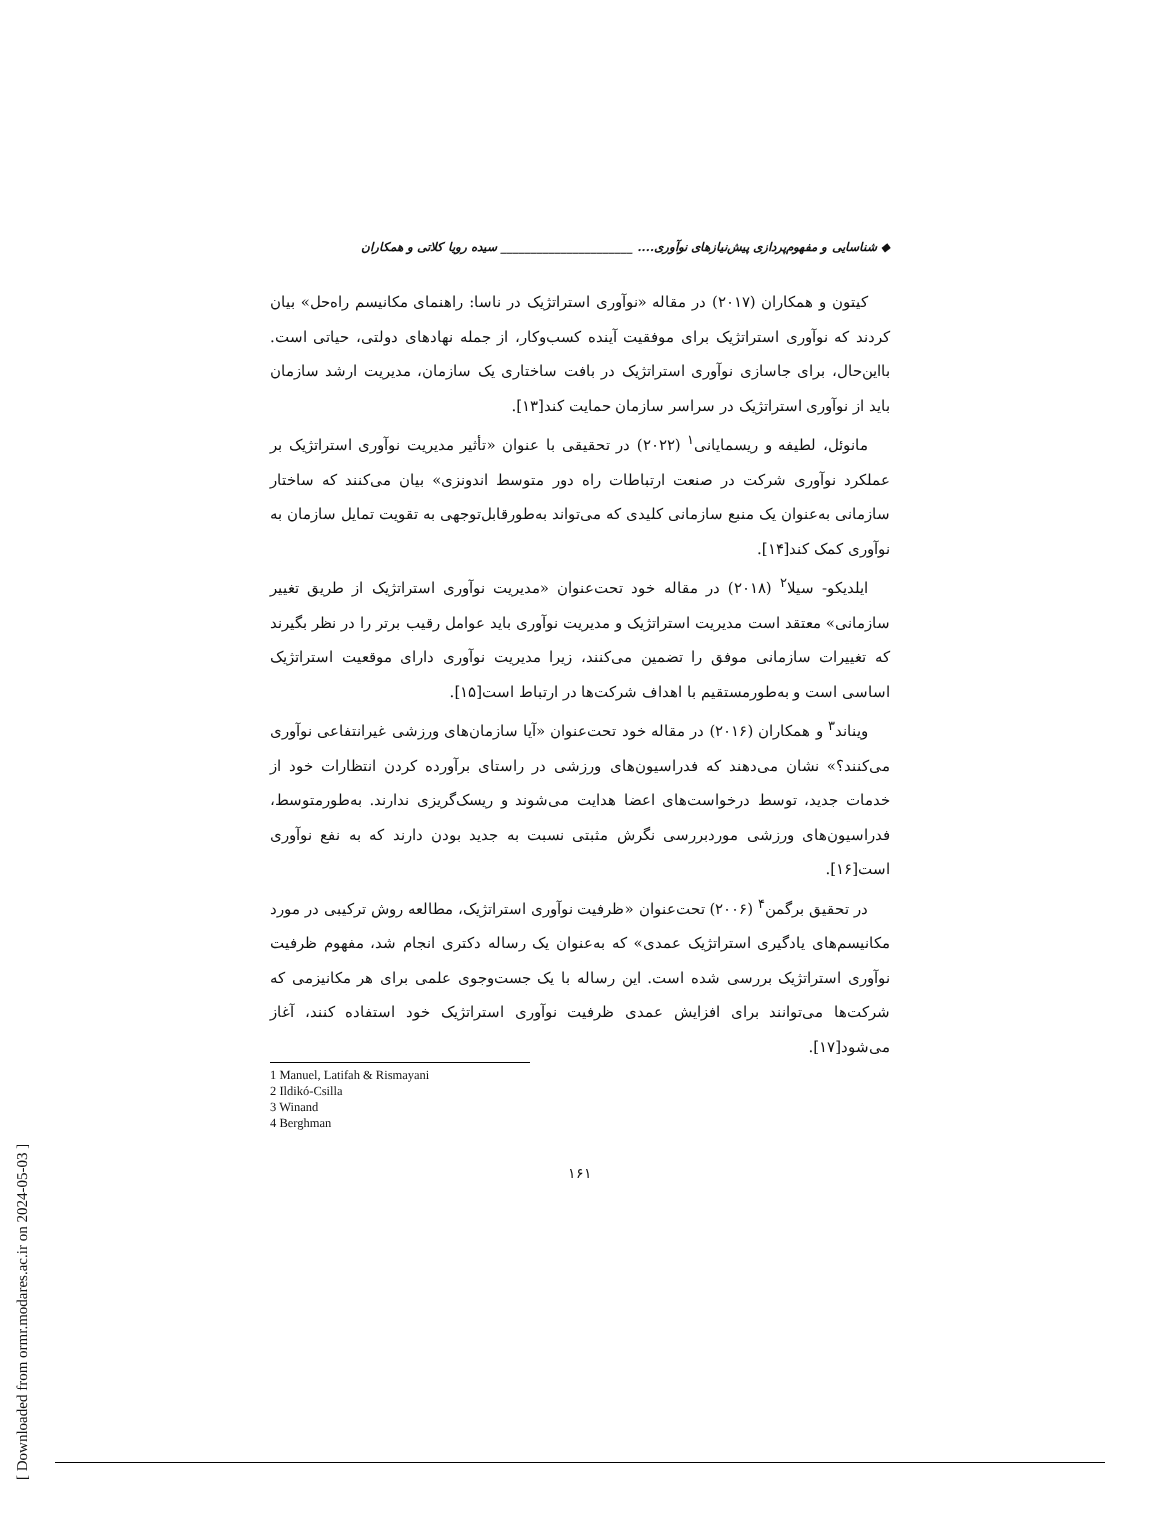◆ شناسایی و مفهوم‌پردازی پیش‌نیازهای نوآوری.... ______________________ سیده رویا کلاتی و همکاران
کیتون و همکاران (۲۰۱۷) در مقاله «نوآوری استراتژیک در ناسا: راهنمای مکانیسم راه‌حل» بیان کردند که نوآوری استراتژیک برای موفقیت آینده کسب‌وکار، از جمله نهادهای دولتی، حیاتی است. بااین‌حال، برای جاسازی نوآوری استراتژیک در بافت ساختاری یک سازمان، مدیریت ارشد سازمان باید از نوآوری استراتژیک در سراسر سازمان حمایت کند[۱۳].
مانوئل، لطیفه و ریسمایانی<sup>۱</sup> (۲۰۲۲) در تحقیقی با عنوان «تأثیر مدیریت نوآوری استراتژیک بر عملکرد نوآوری شرکت در صنعت ارتباطات راه دور متوسط اندونزی» بیان می‌کنند که ساختار سازمانی به‌عنوان یک منبع سازمانی کلیدی که می‌تواند به‌طورقابل‌توجهی به تقویت تمایل سازمان به نوآوری کمک کند[۱۴].
ایلدیکو- سیلا<sup>۲</sup> (۲۰۱۸) در مقاله خود تحت‌عنوان «مدیریت نوآوری استراتژیک از طریق تغییر سازمانی» معتقد است مدیریت استراتژیک و مدیریت نوآوری باید عوامل رقیب برتر را در نظر بگیرند که تغییرات سازمانی موفق را تضمین می‌کنند، زیرا مدیریت نوآوری دارای موقعیت استراتژیک اساسی است و به‌طورمستقیم با اهداف شرکت‌ها در ارتباط است[۱۵].
ویناند<sup>۳</sup> و همکاران (۲۰۱۶) در مقاله خود تحت‌عنوان «آیا سازمان‌های ورزشی غیرانتفاعی نوآوری می‌کنند؟» نشان می‌دهند که فدراسیون‌های ورزشی در راستای برآورده کردن انتظارات خود از خدمات جدید، توسط درخواست‌های اعضا هدایت می‌شوند و ریسک‌گریزی ندارند. به‌طورمتوسط، فدراسیون‌های ورزشی موردبررسی نگرش مثبتی نسبت به جدید بودن دارند که به نفع نوآوری است[۱۶].
در تحقیق برگمن<sup>۴</sup> (۲۰۰۶) تحت‌عنوان «ظرفیت نوآوری استراتژیک، مطالعه روش ترکیبی در مورد مکانیسم‌های یادگیری استراتژیک عمدی» که به‌عنوان یک رساله دکتری انجام شد، مفهوم ظرفیت نوآوری استراتژیک بررسی شده است. این رساله با یک جست‌وجوی علمی برای هر مکانیزمی که شرکت‌ها می‌توانند برای افزایش عمدی ظرفیت نوآوری استراتژیک خود استفاده کنند، آغاز می‌شود[۱۷].
1 Manuel, Latifah & Rismayani
2 Ildikó-Csilla
3 Winand
4 Berghman
۱۶۱
[ Downloaded from ormr.modares.ac.ir on 2024-05-03 ]